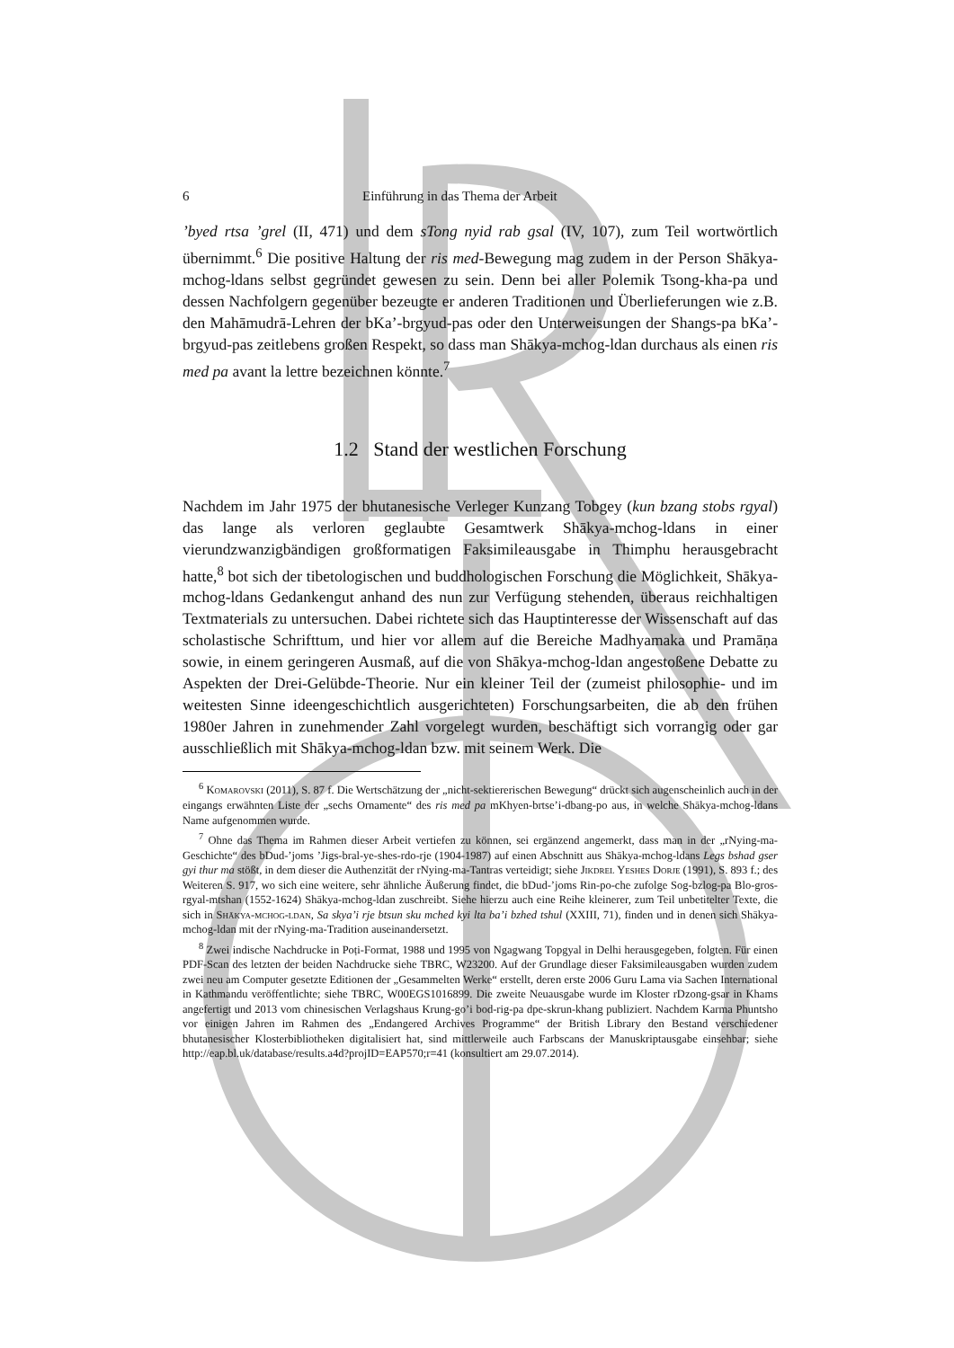6 Einführung in das Thema der Arbeit
’byed rtsa ’grel (II, 471) und dem sTong nyid rab gsal (IV, 107), zum Teil wortwörtlich übernimmt.<sup>6</sup> Die positive Haltung der ris med-Bewegung mag zudem in der Person Shākya-mchog-ldans selbst gegründet gewesen zu sein. Denn bei aller Polemik Tsong-kha-pa und dessen Nachfolgern gegenüber bezeugte er anderen Traditionen und Überlieferungen wie z.B. den Mahāmudrā-Lehren der bKa’-brgyud-pas oder den Unterweisungen der Shangs-pa bKa’-brgyud-pas zeitlebens großen Respekt, so dass man Shākya-mchog-ldan durchaus als einen ris med pa avant la lettre bezeichnen könnte.<sup>7</sup>
1.2 Stand der westlichen Forschung
Nachdem im Jahr 1975 der bhutanesische Verleger Kunzang Tobgey (kun bzang stobs rgyal) das lange als verloren geglaubte Gesamtwerk Shākya-mchog-ldans in einer vierundzwanzigbändigen großformatigen Faksimileausgabe in Thimphu herausgebracht hatte,<sup>8</sup> bot sich der tibetologischen und buddhologischen Forschung die Möglichkeit, Shākya-mchog-ldans Gedankengut anhand des nun zur Verfügung stehenden, überaus reichhaltigen Textmaterials zu untersuchen. Dabei richtete sich das Hauptinteresse der Wissenschaft auf das scholastische Schrifttum, und hier vor allem auf die Bereiche Madhyamaka und Pramāṇa sowie, in einem geringeren Ausmaß, auf die von Shākya-mchog-ldan angestoßene Debatte zu Aspekten der Drei-Gelübde-Theorie. Nur ein kleiner Teil der (zumeist philosophie- und im weitesten Sinne ideengeschichtlich ausgerichteten) Forschungsarbeiten, die ab den frühen 1980er Jahren in zunehmender Zahl vorgelegt wurden, beschäftigt sich vorrangig oder gar ausschließlich mit Shākya-mchog-ldan bzw. mit seinem Werk. Die
<sup>6</sup> Komarovski (2011), S. 87 f. Die Wertschätzung der „nicht-sektiererischen Bewegung“ drückt sich augenscheinlich auch in der eingangs erwähnten Liste der „sechs Ornamente“ des ris med pa mKhyen-brtse’i-dbang-po aus, in welche Shākya-mchog-ldans Name aufgenommen wurde.
<sup>7</sup> Ohne das Thema im Rahmen dieser Arbeit vertiefen zu können, sei ergänzend angemerkt, dass man in der „rNying-ma-Geschichte“ des bDud-’joms ’Jigs-bral-ye-shes-rdo-rje (1904-1987) auf einen Abschnitt aus Shākya-mchog-ldans Legs bshad gser gyi thur ma stößt, in dem dieser die Authenzität der rNying-ma-Tantras verteidigt; siehe Jikdrel Yeshes Dorje (1991), S. 893 f.; des Weiteren S. 917, wo sich eine weitere, sehr ähnliche Äußerung findet, die bDud-’joms Rin-po-che zufolge Sog-bzlog-pa Blo-gros-rgyal-mtshan (1552-1624) Shākya-mchog-ldan zuschreibt. Siehe hierzu auch eine Reihe kleinerer, zum Teil unbetitelter Texte, die sich in Shākya-mchog-ldan, Sa skya’i rje btsun sku mched kyi lta ba’i bzhed tshul (XXIII, 71), finden und in denen sich Shākya-mchog-ldan mit der rNying-ma-Tradition auseinandersetzt.
<sup>8</sup> Zwei indische Nachdrucke in Poṭi-Format, 1988 und 1995 von Ngagwang Topgyal in Delhi herausgegeben, folgten. Für einen PDF-Scan des letzten der beiden Nachdrucke siehe TBRC, W23200. Auf der Grundlage dieser Faksimileausgaben wurden zudem zwei neu am Computer gesetzte Editionen der „Gesammelten Werke“ erstellt, deren erste 2006 Guru Lama via Sachen International in Kathmandu veröffentlichte; siehe TBRC, W00EGS1016899. Die zweite Neuausgabe wurde im Kloster rDzong-gsar in Khams angefertigt und 2013 vom chinesischen Verlagshaus Krung-go’i bod-rig-pa dpe-skrun-khang publiziert. Nachdem Karma Phuntsho vor einigen Jahren im Rahmen des „Endangered Archives Programme“ der British Library den Bestand verschiedener bhutanesischer Klosterbibliotheken digitalisiert hat, sind mittlerweile auch Farbscans der Manuskriptausgabe einsehbar; siehe http://eap.bl.uk/database/results.a4d?projID=EAP570;r=41 (konsultiert am 29.07.2014).